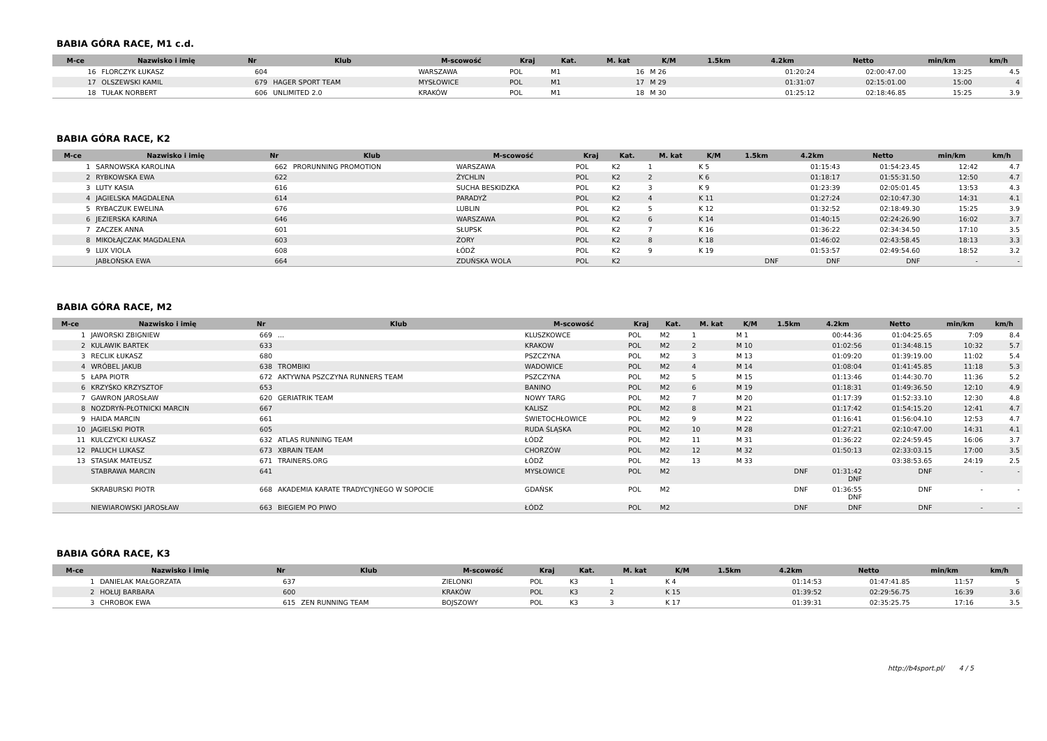BABIA GÓRA RACE, M1 c.d.
| M-ce | Nazwisko i imię | Nr | Klub | M-scowość | Kraj | Kat. | M. kat | K/M | 1.5km | 4.2km | Netto | min/km | km/h |
| --- | --- | --- | --- | --- | --- | --- | --- | --- | --- | --- | --- | --- | --- |
| 16 | FLORCZYK ŁUKASZ | 604 | | WARSZAWA | POL | M1 | 16 | M 26 | | 01:20:24 | 02:00:47.00 | 13:25 | 4.5 |
| 17 | OLSZEWSKI KAMIL | 679 | HAGER SPORT TEAM | MYSŁOWICE | POL | M1 | 17 | M 29 | | 01:31:07 | 02:15:01.00 | 15:00 | 4 |
| 18 | TUŁAK NORBERT | 606 | UNLIMITED 2.0 | KRAKÓW | POL | M1 | 18 | M 30 | | 01:25:12 | 02:18:46.85 | 15:25 | 3.9 |
BABIA GÓRA RACE, K2
| M-ce | Nazwisko i imię | Nr | Klub | M-scowość | Kraj | Kat. | M. kat | K/M | 1.5km | 4.2km | Netto | min/km | km/h |
| --- | --- | --- | --- | --- | --- | --- | --- | --- | --- | --- | --- | --- | --- |
| 1 | SARNOWSKA KAROLINA | 662 | PRORUNNING PROMOTION | WARSZAWA | POL | K2 | 1 | K 5 | | 01:15:43 | 01:54:23.45 | 12:42 | 4.7 |
| 2 | RYBKOWSKA EWA | 622 | | ŻYCHLIN | POL | K2 | 2 | K 6 | | 01:18:17 | 01:55:31.50 | 12:50 | 4.7 |
| 3 | LUTY KASIA | 616 | | SUCHA BESKIDZKA | POL | K2 | 3 | K 9 | | 01:23:39 | 02:05:01.45 | 13:53 | 4.3 |
| 4 | JAGIELSKA MAGDALENA | 614 | | PARADYŻ | POL | K2 | 4 | K 11 | | 01:27:24 | 02:10:47.30 | 14:31 | 4.1 |
| 5 | RYBACZUK EWELINA | 676 | | LUBLIN | POL | K2 | 5 | K 12 | | 01:32:52 | 02:18:49.30 | 15:25 | 3.9 |
| 6 | JEZIERSKA KARINA | 646 | | WARSZAWA | POL | K2 | 6 | K 14 | | 01:40:15 | 02:24:26.90 | 16:02 | 3.7 |
| 7 | ZACZEK ANNA | 601 | | SŁUPSK | POL | K2 | 7 | K 16 | | 01:36:22 | 02:34:34.50 | 17:10 | 3.5 |
| 8 | MIKOŁAJCZAK MAGDALENA | 603 | | ŻORY | POL | K2 | 8 | K 18 | | 01:46:02 | 02:43:58.45 | 18:13 | 3.3 |
| 9 | LUX VIOLA | 608 | | ŁÓDŹ | POL | K2 | 9 | K 19 | | 01:53:57 | 02:49:54.60 | 18:52 | 3.2 |
| | JABŁOŃSKA EWA | 664 | | ZDUŃSKA WOLA | POL | K2 | | | DNF | DNF | DNF | - | - |
BABIA GÓRA RACE, M2
| M-ce | Nazwisko i imię | Nr | Klub | M-scowość | Kraj | Kat. | M. kat | K/M | 1.5km | 4.2km | Netto | min/km | km/h |
| --- | --- | --- | --- | --- | --- | --- | --- | --- | --- | --- | --- | --- | --- |
| 1 | JAWORSKI ZBIGNIEW | 669 | ... | KLUSZKOWCE | POL | M2 | 1 | M 1 | | 00:44:36 | 01:04:25.65 | 7:09 | 8.4 |
| 2 | KULAWIK BARTEK | 633 | | KRAKOW | POL | M2 | 2 | M 10 | | 01:02:56 | 01:34:48.15 | 10:32 | 5.7 |
| 3 | RECLIK ŁUKASZ | 680 | | PSZCZYNA | POL | M2 | 3 | M 13 | | 01:09:20 | 01:39:19.00 | 11:02 | 5.4 |
| 4 | WRÓBEL JAKUB | 638 | TROMBIKI | WADOWICE | POL | M2 | 4 | M 14 | | 01:08:04 | 01:41:45.85 | 11:18 | 5.3 |
| 5 | ŁAPA PIOTR | 672 | AKTYWNA PSZCZYNA RUNNERS TEAM | PSZCZYNA | POL | M2 | 5 | M 15 | | 01:13:46 | 01:44:30.70 | 11:36 | 5.2 |
| 6 | KRZYŚKO KRZYSZTOF | 653 | | BANINO | POL | M2 | 6 | M 19 | | 01:18:31 | 01:49:36.50 | 12:10 | 4.9 |
| 7 | GAWRON JAROSŁAW | 620 | GERIATRIK TEAM | NOWY TARG | POL | M2 | 7 | M 20 | | 01:17:39 | 01:52:33.10 | 12:30 | 4.8 |
| 8 | NOZDRYŃ-PŁOTNICKI MARCIN | 667 | | KALISZ | POL | M2 | 8 | M 21 | | 01:17:42 | 01:54:15.20 | 12:41 | 4.7 |
| 9 | HAIDA MARCIN | 661 | | ŚWIETOCHŁOWICE | POL | M2 | 9 | M 22 | | 01:16:41 | 01:56:04.10 | 12:53 | 4.7 |
| 10 | JAGIELSKI PIOTR | 605 | | RUDA ŚLĄSKA | POL | M2 | 10 | M 28 | | 01:27:21 | 02:10:47.00 | 14:31 | 4.1 |
| 11 | KULCZYCKI ŁUKASZ | 632 | ATLAS RUNNING TEAM | ŁÓDŹ | POL | M2 | 11 | M 31 | | 01:36:22 | 02:24:59.45 | 16:06 | 3.7 |
| 12 | PALUCH LUKASZ | 673 | XBRAIN TEAM | CHORZÓW | POL | M2 | 12 | M 32 | | 01:50:13 | 02:33:03.15 | 17:00 | 3.5 |
| 13 | STASIAK MATEUSZ | 671 | TRAINERS.ORG | ŁÓDŹ | POL | M2 | 13 | M 33 | | | 03:38:53.65 | 24:19 | 2.5 |
| | STABRAWA MARCIN | 641 | | MYSŁOWICE | POL | M2 | | | DNF | 01:31:42 DNF | DNF | - | - |
| | SKRABURSKI PIOTR | 668 | AKADEMIA KARATE TRADYCYJNEGO W SOPOCIE | GDAŃSK | POL | M2 | | | DNF | 01:36:55 DNF | DNF | - | - |
| | NIEWIAROWSKI JAROSŁAW | 663 | BIEGIEM PO PIWO | ŁÓDŹ | POL | M2 | | | DNF | DNF | DNF | - | - |
BABIA GÓRA RACE, K3
| M-ce | Nazwisko i imię | Nr | Klub | M-scowość | Kraj | Kat. | M. kat | K/M | 1.5km | 4.2km | Netto | min/km | km/h |
| --- | --- | --- | --- | --- | --- | --- | --- | --- | --- | --- | --- | --- | --- |
| 1 | DANIELAK MAŁGORZATA | 637 | | ZIELONKI | POL | K3 | 1 | K 4 | | 01:14:53 | 01:47:41.85 | 11:57 | 5 |
| 2 | HOŁUJ BARBARA | 600 | | KRAKÓW | POL | K3 | 2 | K 15 | | 01:39:52 | 02:29:56.75 | 16:39 | 3.6 |
| 3 | CHROBOK EWA | 615 | ZEN RUNNING TEAM | BOJSZOWY | POL | K3 | 3 | K 17 | | 01:39:31 | 02:35:25.75 | 17:16 | 3.5 |
http://b4sport.pl/ 4 / 5